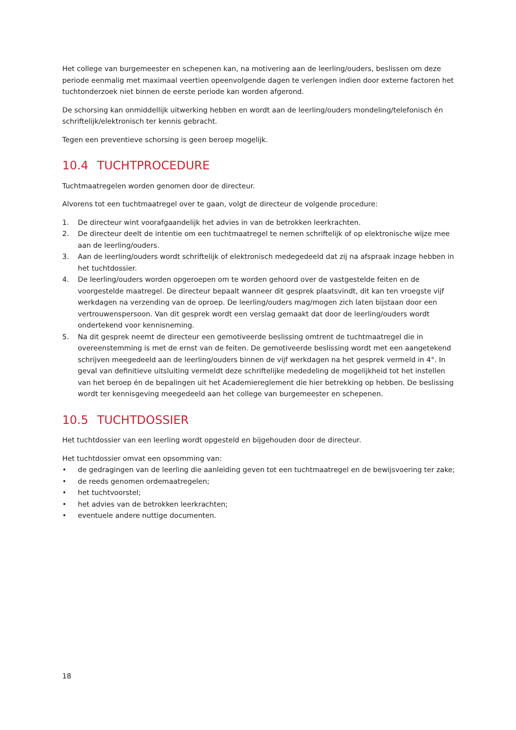Het college van burgemeester en schepenen kan, na motivering aan de leerling/ouders, beslissen om deze periode eenmalig met maximaal veertien opeenvolgende dagen te verlengen indien door externe factoren het tuchtonderzoek niet binnen de eerste periode kan worden afgerond.
De schorsing kan onmiddellijk uitwerking hebben en wordt aan de leerling/ouders mondeling/telefonisch én schriftelijk/elektronisch ter kennis gebracht.
Tegen een preventieve schorsing is geen beroep mogelijk.
10.4 TUCHTPROCEDURE
Tuchtmaatregelen worden genomen door de directeur.
Alvorens tot een tuchtmaatregel over te gaan, volgt de directeur de volgende procedure:
1. De directeur wint voorafgaandelijk het advies in van de betrokken leerkrachten.
2. De directeur deelt de intentie om een tuchtmaatregel te nemen schriftelijk of op elektronische wijze mee aan de leerling/ouders.
3. Aan de leerling/ouders wordt schriftelijk of elektronisch medegedeeld dat zij na afspraak inzage hebben in het tuchtdossier.
4. De leerling/ouders worden opgeroepen om te worden gehoord over de vastgestelde feiten en de voorgestelde maatregel. De directeur bepaalt wanneer dit gesprek plaatsvindt, dit kan ten vroegste vijf werkdagen na verzending van de oproep. De leerling/ouders mag/mogen zich laten bijstaan door een vertrouwenspersoon. Van dit gesprek wordt een verslag gemaakt dat door de leerling/ouders wordt ondertekend voor kennisneming.
5. Na dit gesprek neemt de directeur een gemotiveerde beslissing omtrent de tuchtmaatregel die in overeenstemming is met de ernst van de feiten. De gemotiveerde beslissing wordt met een aangetekend schrijven meegedeeld aan de leerling/ouders binnen de vijf werkdagen na het gesprek vermeld in 4°. In geval van definitieve uitsluiting vermeldt deze schriftelijke mededeling de mogelijkheid tot het instellen van het beroep én de bepalingen uit het Academiereglement die hier betrekking op hebben. De beslissing wordt ter kennisgeving meegedeeld aan het college van burgemeester en schepenen.
10.5 TUCHTDOSSIER
Het tuchtdossier van een leerling wordt opgesteld en bijgehouden door de directeur.
Het tuchtdossier omvat een opsomming van:
• de gedragingen van de leerling die aanleiding geven tot een tuchtmaatregel en de bewijsvoering ter zake;
• de reeds genomen ordemaatregelen;
• het tuchtvoorstel;
• het advies van de betrokken leerkrachten;
• eventuele andere nuttige documenten.
18